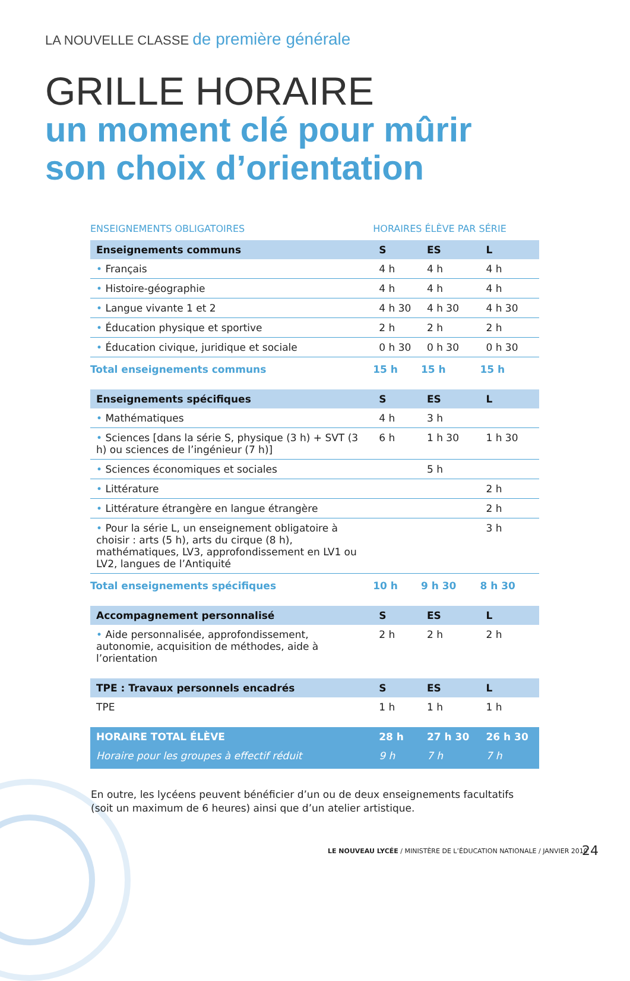LA NOUVELLE CLASSE de première générale
GRILLE HORAIRE
un moment clé pour mûrir
son choix d’orientation
| ENSEIGNEMENTS OBLIGATOIRES | HORAIRES ÉLÈVE PAR SÉRIE | | |
| --- | --- | --- | --- |
| Enseignements communs | S | ES | L |
| • Français | 4 h | 4 h | 4 h |
| • Histoire-géographie | 4 h | 4 h | 4 h |
| • Langue vivante 1 et 2 | 4 h 30 | 4 h 30 | 4 h 30 |
| • Éducation physique et sportive | 2 h | 2 h | 2 h |
| • Éducation civique, juridique et sociale | 0 h 30 | 0 h 30 | 0 h 30 |
| Total enseignements communs | 15 h | 15 h | 15 h |
| Enseignements spécifiques | S | ES | L |
| • Mathématiques | 4 h | 3 h | |
| • Sciences [dans la série S, physique (3 h) + SVT (3 h) ou sciences de l’ingénieur (7 h)] | 6 h | 1 h 30 | 1 h 30 |
| • Sciences économiques et sociales | | 5 h | |
| • Littérature | | | 2 h |
| • Littérature étrangère en langue étrangère | | | 2 h |
| • Pour la série L, un enseignement obligatoire à choisir : arts (5 h), arts du cirque (8 h), mathématiques, LV3, approfondissement en LV1 ou LV2, langues de l’Antiquité | | | 3 h |
| Total enseignements spécifiques | 10 h | 9 h 30 | 8 h 30 |
| Accompagnement personnalisé | S | ES | L |
| • Aide personnalisée, approfondissement, autonomie, acquisition de méthodes, aide à l’orientation | 2 h | 2 h | 2 h |
| TPE : Travaux personnels encadrés | S | ES | L |
| TPE | 1 h | 1 h | 1 h |
| HORAIRE TOTAL ÉLÈVE | 28 h | 27 h 30 | 26 h 30 |
| Horaire pour les groupes à effectif réduit | 9 h | 7 h | 7 h |
En outre, les lycéens peuvent bénéficier d’un ou de deux enseignements facultatifs
(soit un maximum de 6 heures) ainsi que d’un atelier artistique.
LE NOUVEAU LYCÉE / MINISTÈRE DE L’ÉDUCATION NATIONALE / JANVIER 2010
24